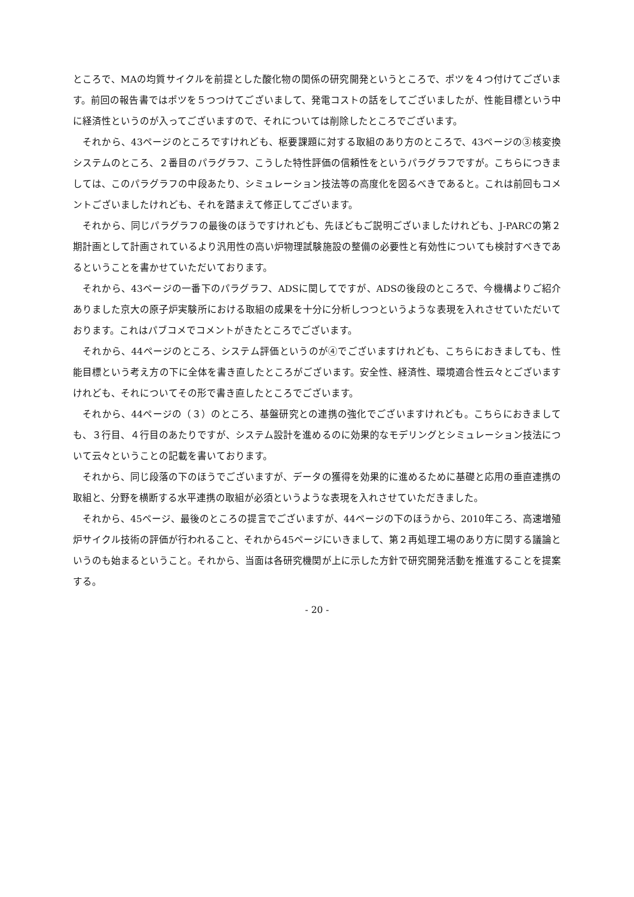ところで、MAの均質サイクルを前提とした酸化物の関係の研究開発というところで、ポツを４つ付けてございます。前回の報告書ではポツを５つつけてございまして、発電コストの話をしてございましたが、性能目標という中に経済性というのが入ってございますので、それについては削除したところでございます。
それから、43ページのところですけれども、枢要課題に対する取組のあり方のところで、43ページの③核変換システムのところ、２番目のパラグラフ、こうした特性評価の信頼性をというパラグラフですが。こちらにつきましては、このパラグラフの中段あたり、シミュレーション技法等の高度化を図るべきであると。これは前回もコメントございましたけれども、それを踏まえて修正してございます。
それから、同じパラグラフの最後のほうですけれども、先ほどもご説明ございましたけれども、J-PARCの第２期計画として計画されているより汎用性の高い炉物理試験施設の整備の必要性と有効性についても検討すべきであるということを書かせていただいております。
それから、43ページの一番下のパラグラフ、ADSに関してですが、ADSの後段のところで、今機構よりご紹介ありました京大の原子炉実験所における取組の成果を十分に分析しつつというような表現を入れさせていただいております。これはパブコメでコメントがきたところでございます。
それから、44ページのところ、システム評価というのが④でございますけれども、こちらにおきましても、性能目標という考え方の下に全体を書き直したところがございます。安全性、経済性、環境適合性云々とございますけれども、それについてその形で書き直したところでございます。
それから、44ページの（３）のところ、基盤研究との連携の強化でございますけれども。こちらにおきましても、３行目、４行目のあたりですが、システム設計を進めるのに効果的なモデリングとシミュレーション技法について云々ということの記載を書いております。
それから、同じ段落の下のほうでございますが、データの獲得を効果的に進めるために基礎と応用の垂直連携の取組と、分野を横断する水平連携の取組が必須というような表現を入れさせていただきました。
それから、45ページ、最後のところの提言でございますが、44ページの下のほうから、2010年ころ、高速増殖炉サイクル技術の評価が行われること、それから45ページにいきまして、第２再処理工場のあり方に関する議論というのも始まるということ。それから、当面は各研究機関が上に示した方針で研究開発活動を推進することを提案する。
- 20 -